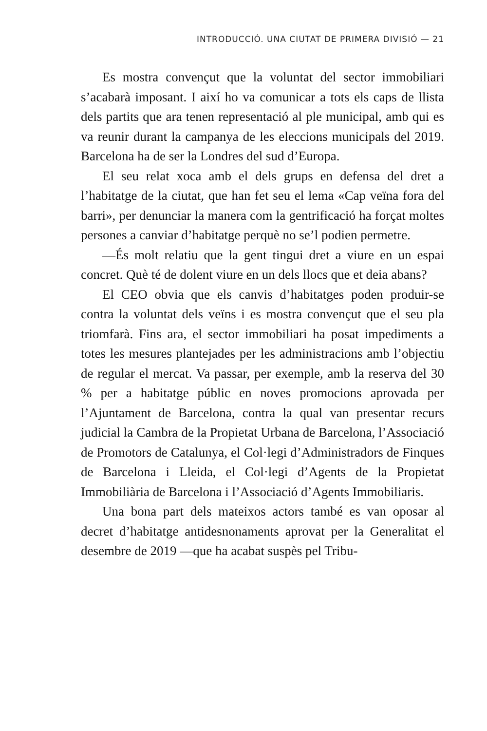INTRODUCCIÓ. UNA CIUTAT DE PRIMERA DIVISIÓ — 21
Es mostra convençut que la voluntat del sector immobiliari s’acabarà imposant. I així ho va comunicar a tots els caps de llista dels partits que ara tenen representació al ple municipal, amb qui es va reunir durant la campanya de les eleccions municipals del 2019. Barcelona ha de ser la Londres del sud d’Europa.
El seu relat xoca amb el dels grups en defensa del dret a l’habitatge de la ciutat, que han fet seu el lema «Cap veïna fora del barri», per denunciar la manera com la gentrificació ha forçat moltes persones a canviar d’habitatge perquè no se’l podien permetre.
—És molt relatiu que la gent tingui dret a viure en un espai concret. Què té de dolent viure en un dels llocs que et deia abans?
El CEO obvia que els canvis d’habitatges poden produir-se contra la voluntat dels veïns i es mostra convençut que el seu pla triomfarà. Fins ara, el sector immobiliari ha posat impediments a totes les mesures plantejades per les administracions amb l’objectiu de regular el mercat. Va passar, per exemple, amb la reserva del 30 % per a habitatge públic en noves promocions aprovada per l’Ajuntament de Barcelona, contra la qual van presentar recurs judicial la Cambra de la Propietat Urbana de Barcelona, l’Associació de Promotors de Catalunya, el Col·legi d’Administradors de Finques de Barcelona i Lleida, el Col·legi d’Agents de la Propietat Immobiliària de Barcelona i l’Associació d’Agents Immobiliaris.
Una bona part dels mateixos actors també es van oposar al decret d’habitatge antidesnonaments aprovat per la Generalitat el desembre de 2019 —que ha acabat suspès pel Tribu-